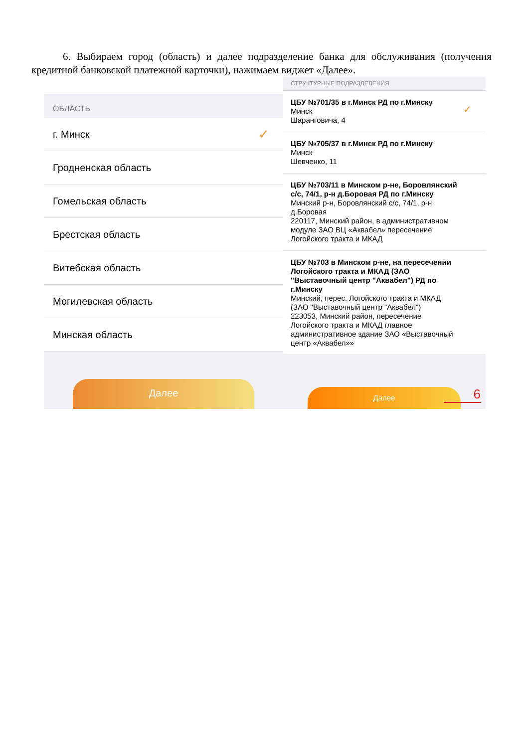6. Выбираем город (область) и далее подразделение банка для обслуживания (получения кредитной банковской платежной карточки), нажимаем виджет «Далее».
ОБЛАСТЬ
г. Минск ✓
Гродненская область
Гомельская область
Брестская область
Витебская область
Могилевская область
Минская область
Далее
СТРУКТУРНЫЕ ПОДРАЗДЕЛЕНИЯ
ЦБУ №701/35 в г.Минск РД по г.Минску
Минск
Шаранговича, 4
✓
ЦБУ №705/37 в г.Минск РД по г.Минску
Минск
Шевченко, 11
ЦБУ №703/11 в Минском р-не, Боровлянский с/с, 74/1, р-н д.Боровая РД по г.Минску
Минский р-н, Боровлянский с/с, 74/1, р-н д.Боровая
220117, Минский район, в административном модуле ЗАО ВЦ «Аквабел» пересечение Логойского тракта и МКАД
ЦБУ №703 в Минском р-не, на пересечении Логойского тракта и МКАД (ЗАО "Выставочный центр "Аквабел") РД по г.Минску
Минский, перес. Логойского тракта и МКАД (ЗАО "Выставочный центр "Аквабел")
223053, Минский район, пересечение Логойского тракта и МКАД главное административное здание ЗАО «Выставочный центр «Аквабел»»
Далее
6